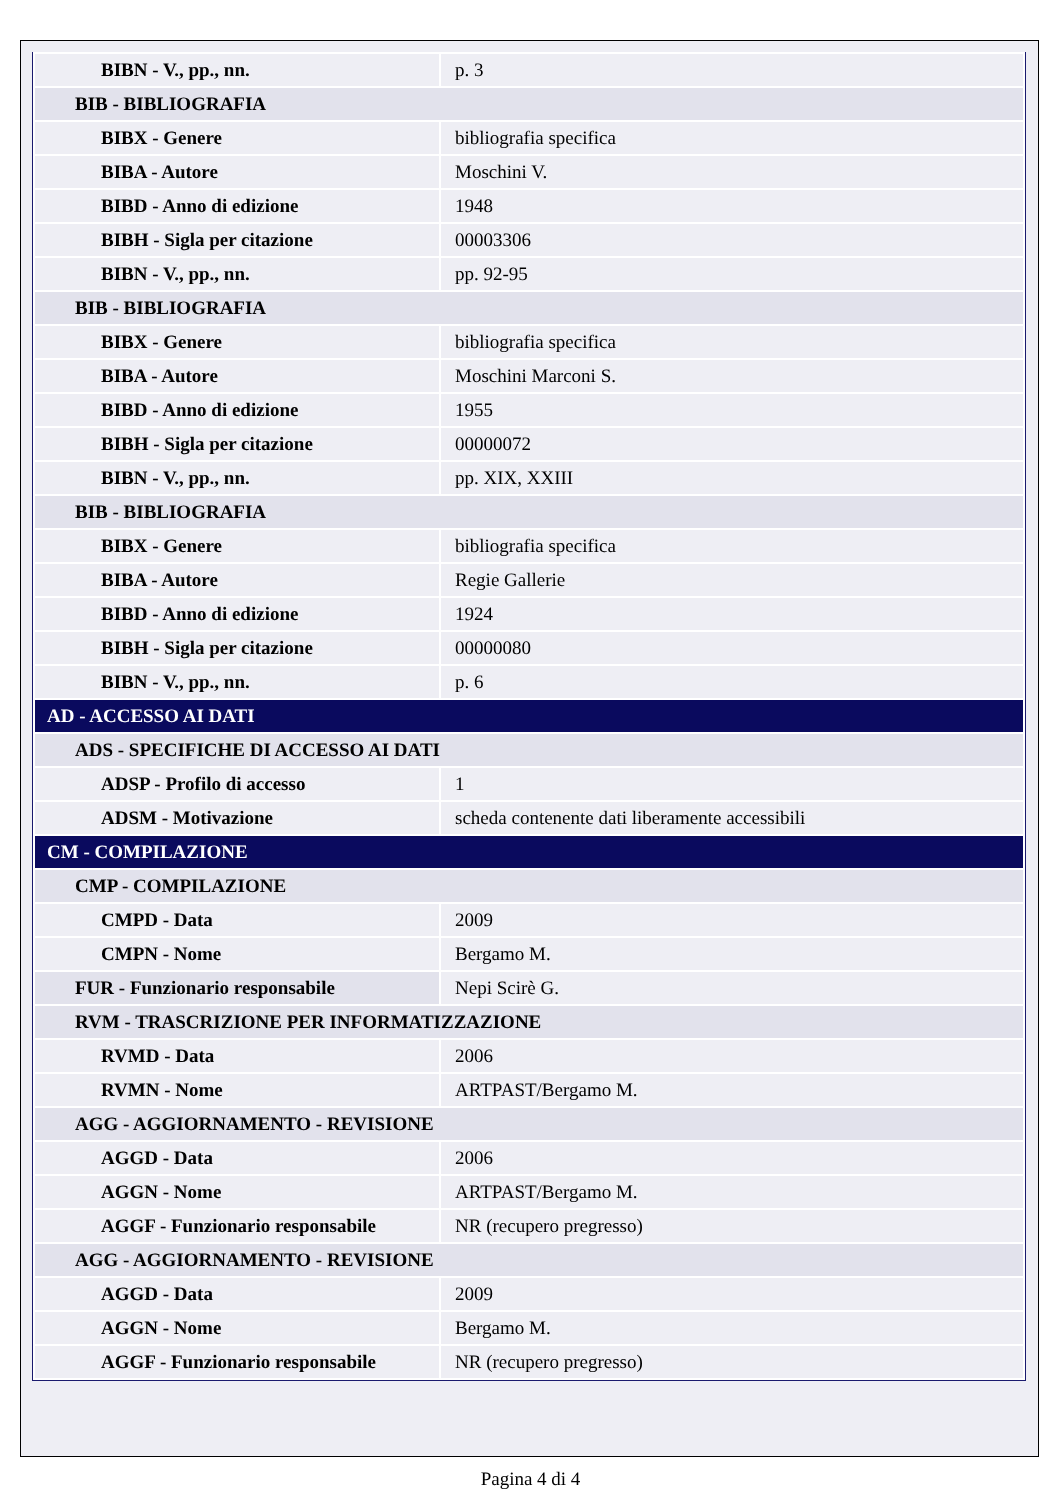| BIBN - V., pp., nn. | p. 3 |
| BIB - BIBLIOGRAFIA | |
| BIBX - Genere | bibliografia specifica |
| BIBA - Autore | Moschini V. |
| BIBD - Anno di edizione | 1948 |
| BIBH - Sigla per citazione | 00003306 |
| BIBN - V., pp., nn. | pp. 92-95 |
| BIB - BIBLIOGRAFIA | |
| BIBX - Genere | bibliografia specifica |
| BIBA - Autore | Moschini Marconi S. |
| BIBD - Anno di edizione | 1955 |
| BIBH - Sigla per citazione | 00000072 |
| BIBN - V., pp., nn. | pp. XIX, XXIII |
| BIB - BIBLIOGRAFIA | |
| BIBX - Genere | bibliografia specifica |
| BIBA - Autore | Regie Gallerie |
| BIBD - Anno di edizione | 1924 |
| BIBH - Sigla per citazione | 00000080 |
| BIBN - V., pp., nn. | p. 6 |
| AD - ACCESSO AI DATI | |
| ADS - SPECIFICHE DI ACCESSO AI DATI | |
| ADSP - Profilo di accesso | 1 |
| ADSM - Motivazione | scheda contenente dati liberamente accessibili |
| CM - COMPILAZIONE | |
| CMP - COMPILAZIONE | |
| CMPD - Data | 2009 |
| CMPN - Nome | Bergamo M. |
| FUR - Funzionario responsabile | Nepi Scirè G. |
| RVM - TRASCRIZIONE PER INFORMATIZZAZIONE | |
| RVMD - Data | 2006 |
| RVMN - Nome | ARTPAST/Bergamo M. |
| AGG - AGGIORNAMENTO - REVISIONE | |
| AGGD - Data | 2006 |
| AGGN - Nome | ARTPAST/Bergamo M. |
| AGGF - Funzionario responsabile | NR (recupero pregresso) |
| AGG - AGGIORNAMENTO - REVISIONE | |
| AGGD - Data | 2009 |
| AGGN - Nome | Bergamo M. |
| AGGF - Funzionario responsabile | NR (recupero pregresso) |
Pagina 4 di 4